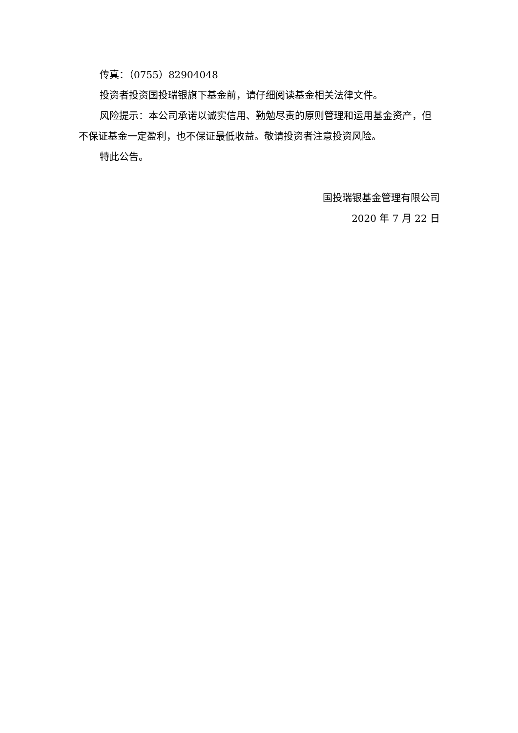传真：（0755）82904048
投资者投资国投瑞银旗下基金前，请仔细阅读基金相关法律文件。
风险提示：本公司承诺以诚实信用、勤勉尽责的原则管理和运用基金资产，但不保证基金一定盈利，也不保证最低收益。敬请投资者注意投资风险。
特此公告。
国投瑞银基金管理有限公司
2020 年 7 月 22 日